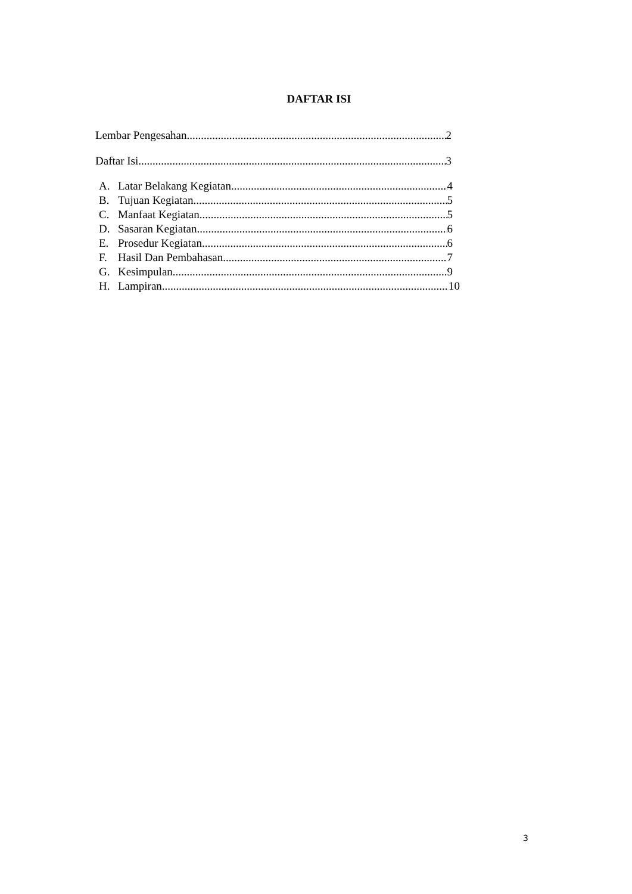DAFTAR ISI
Lembar Pengesahan 2
Daftar Isi 3
A. Latar Belakang Kegiatan 4
B. Tujuan Kegiatan 5
C. Manfaat Kegiatan 5
D. Sasaran Kegiatan 6
E. Prosedur Kegiatan 6
F. Hasil Dan Pembahasan 7
G. Kesimpulan 9
H. Lampiran 10
3